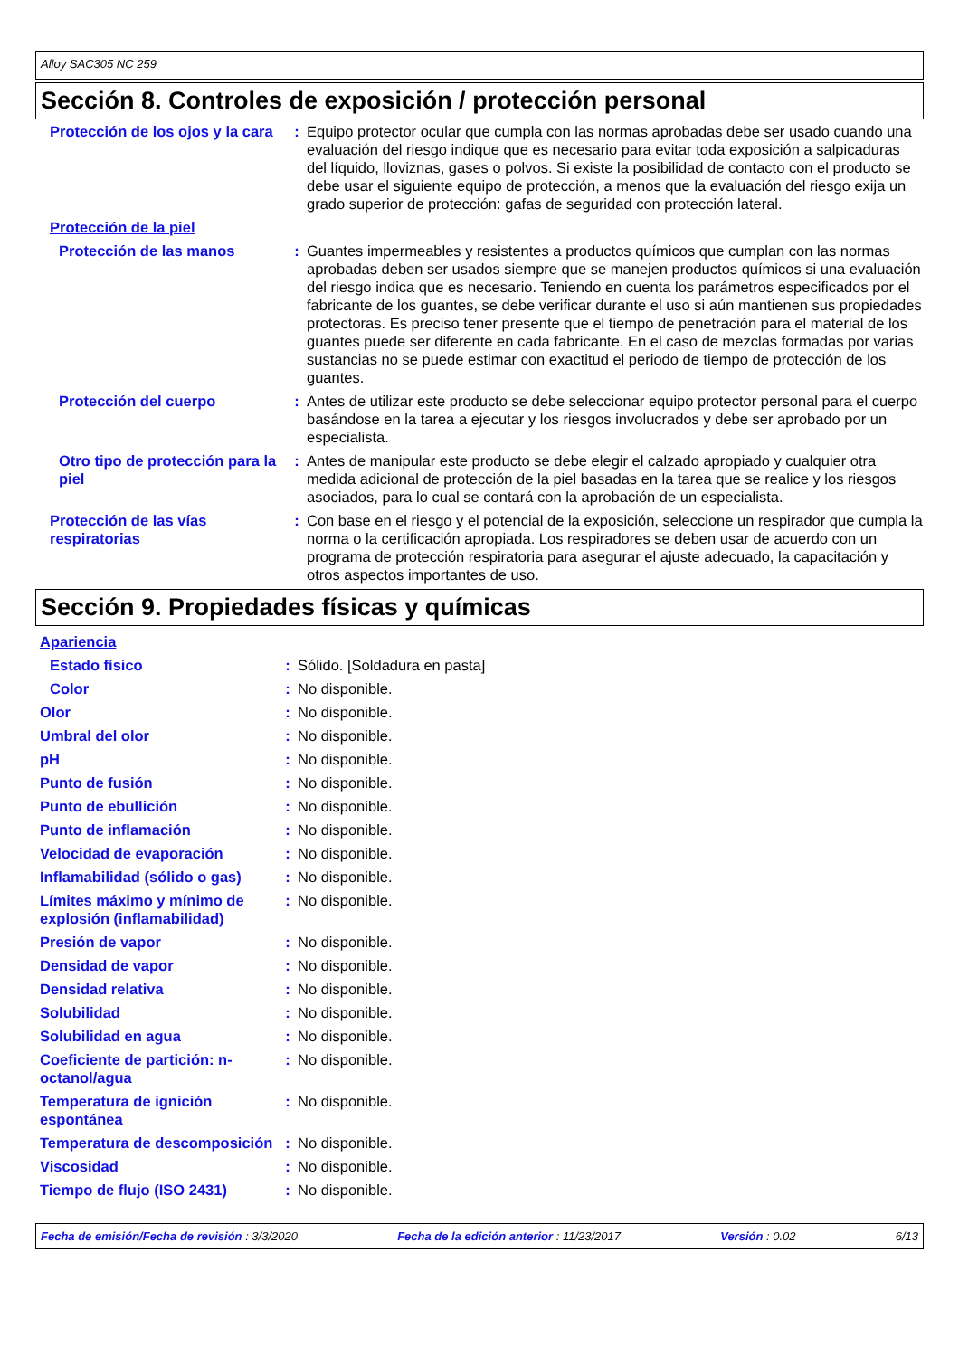Alloy SAC305 NC 259
Sección 8. Controles de exposición / protección personal
| Protección de los ojos y la cara | : | Equipo protector ocular que cumpla con las normas aprobadas debe ser usado cuando una evaluación del riesgo indique que es necesario para evitar toda exposición a salpicaduras del líquido, lloviznas, gases o polvos. Si existe la posibilidad de contacto con el producto se debe usar el siguiente equipo de protección, a menos que la evaluación del riesgo exija un grado superior de protección: gafas de seguridad con protección lateral. |
| Protección de la piel | | |
| Protección de las manos | : | Guantes impermeables y resistentes a productos químicos que cumplan con las normas aprobadas deben ser usados siempre que se manejen productos químicos si una evaluación del riesgo indica que es necesario. Teniendo en cuenta los parámetros especificados por el fabricante de los guantes, se debe verificar durante el uso si aún mantienen sus propiedades protectoras. Es preciso tener presente que el tiempo de penetración para el material de los guantes puede ser diferente en cada fabricante. En el caso de mezclas formadas por varias sustancias no se puede estimar con exactitud el periodo de tiempo de protección de los guantes. |
| Protección del cuerpo | : | Antes de utilizar este producto se debe seleccionar equipo protector personal para el cuerpo basándose en la tarea a ejecutar y los riesgos involucrados y debe ser aprobado por un especialista. |
| Otro tipo de protección para la piel | : | Antes de manipular este producto se debe elegir el calzado apropiado y cualquier otra medida adicional de protección de la piel basadas en la tarea que se realice y los riesgos asociados, para lo cual se contará con la aprobación de un especialista. |
| Protección de las vías respiratorias | : | Con base en el riesgo y el potencial de la exposición, seleccione un respirador que cumpla la norma o la certificación apropiada. Los respiradores se deben usar de acuerdo con un programa de protección respiratoria para asegurar el ajuste adecuado, la capacitación y otros aspectos importantes de uso. |
Sección 9. Propiedades físicas y químicas
| Apariencia | | |
| Estado físico | : | Sólido. [Soldadura en pasta] |
| Color | : | No disponible. |
| Olor | : | No disponible. |
| Umbral del olor | : | No disponible. |
| pH | : | No disponible. |
| Punto de fusión | : | No disponible. |
| Punto de ebullición | : | No disponible. |
| Punto de inflamación | : | No disponible. |
| Velocidad de evaporación | : | No disponible. |
| Inflamabilidad (sólido o gas) | : | No disponible. |
| Límites máximo y mínimo de explosión (inflamabilidad) | : | No disponible. |
| Presión de vapor | : | No disponible. |
| Densidad de vapor | : | No disponible. |
| Densidad relativa | : | No disponible. |
| Solubilidad | : | No disponible. |
| Solubilidad en agua | : | No disponible. |
| Coeficiente de partición: n-octanol/agua | : | No disponible. |
| Temperatura de ignición espontánea | : | No disponible. |
| Temperatura de descomposición | : | No disponible. |
| Viscosidad | : | No disponible. |
| Tiempo de flujo (ISO 2431) | : | No disponible. |
Fecha de emisión/Fecha de revisión : 3/3/2020 Fecha de la edición anterior : 11/23/2017 Versión : 0.02 6/13